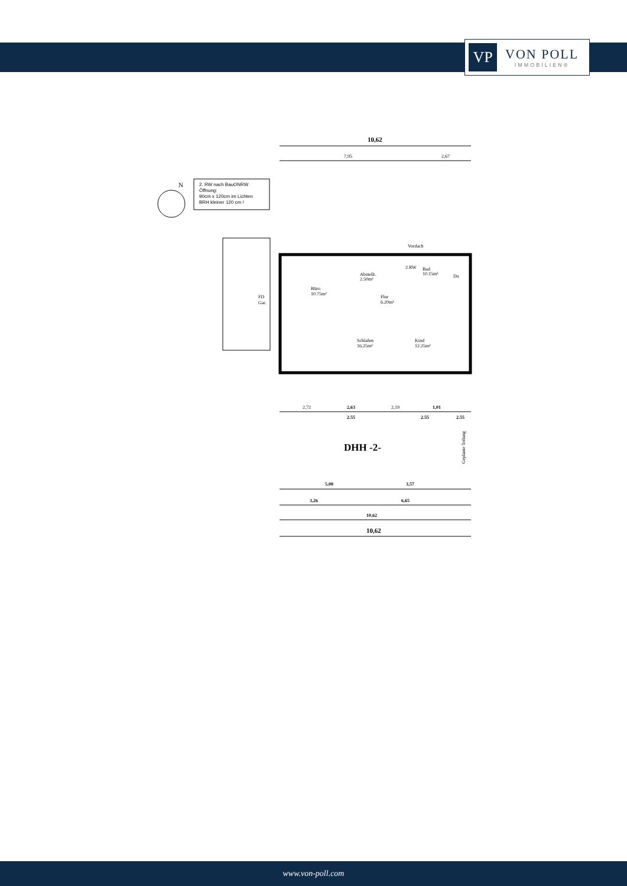VP
VON POLL
IMMOBILIEN®
10,62
7,95
2,67
2. RW nach BauONRW
Öffnung:
90cm x 120cm im Lichten
BRH kleiner 120 cm !
N
FD
Gar.
Büro
10.75m²
Abstellr.
2.50m²
2.RW
Bad
10.15m²
Flur
6.20m²
Schlafen
16.25m²
Kind
12.25m²
Vordach
Du
2,72
2,63
2,19
1,01
2.55
2.55
2.55
DHH -2-
Geplante Teilung
5,08
3,57
3,26
6,65
10,62
10,62
www.von-poll.com